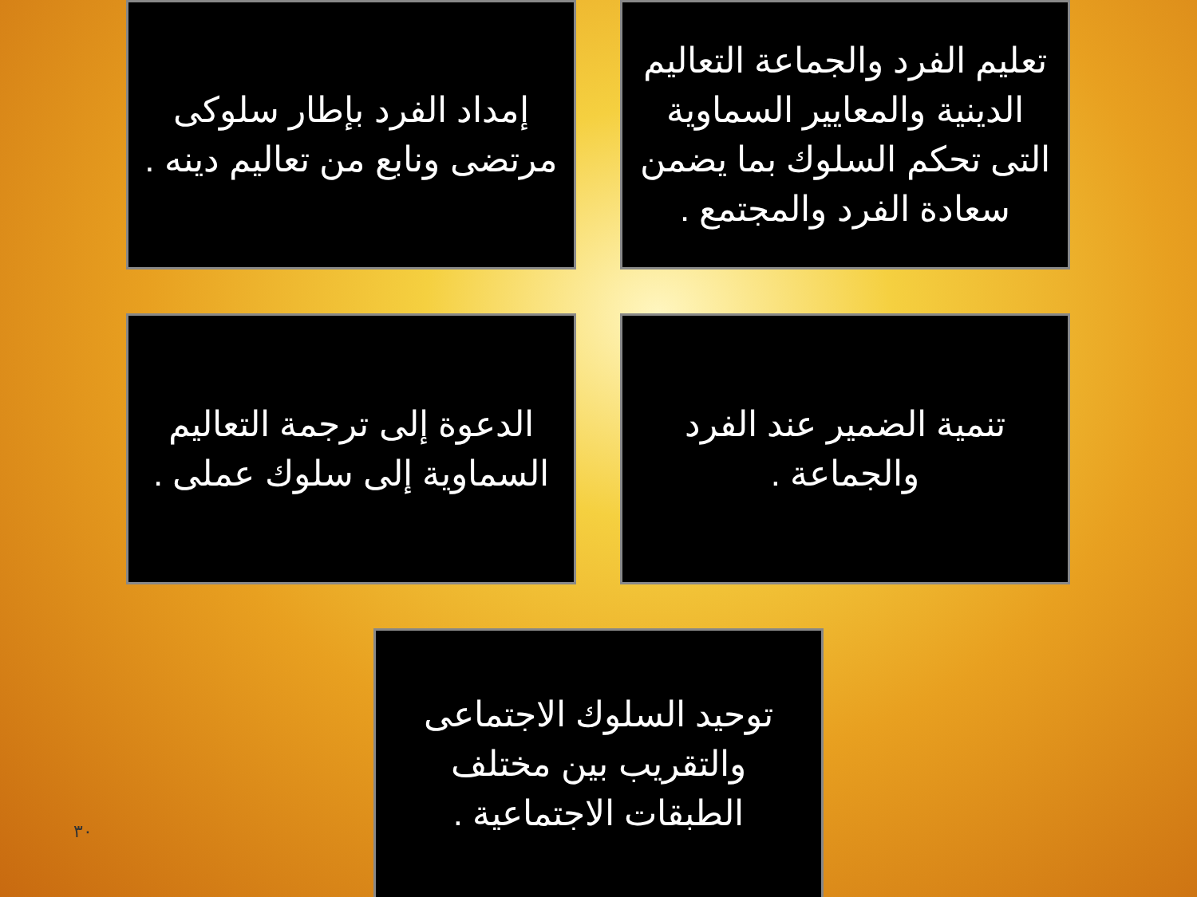تعليم الفرد والجماعة التعاليم الدينية والمعايير السماوية التى تحكم السلوك بما يضمن سعادة الفرد والمجتمع .
إمداد الفرد بإطار سلوكى مرتضى ونابع من تعاليم دينه .
تنمية الضمير عند الفرد والجماعة .
الدعوة إلى ترجمة التعاليم السماوية إلى سلوك عملى .
توحيد السلوك الاجتماعى والتقريب بين مختلف الطبقات الاجتماعية .
٣٠